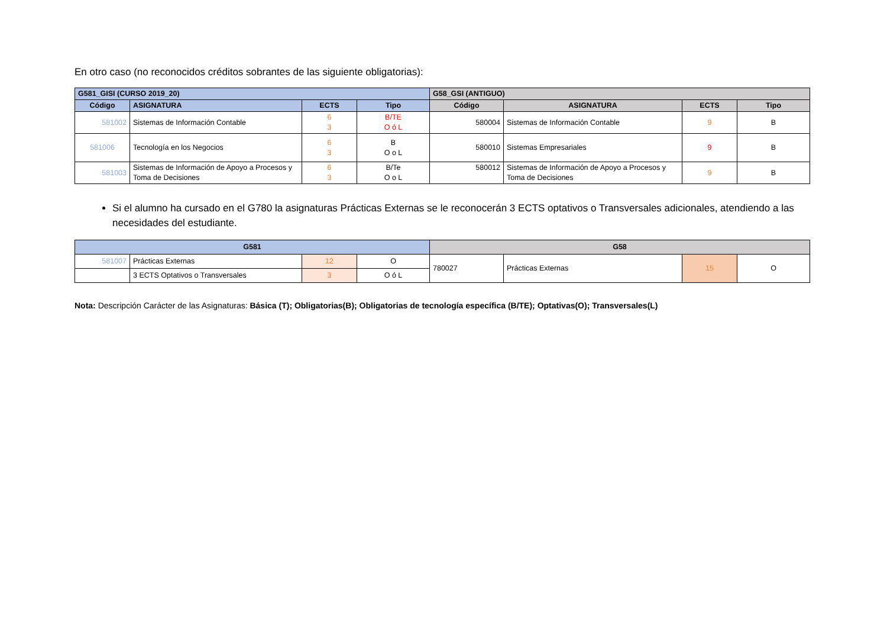En otro caso (no reconocidos créditos sobrantes de las siguiente obligatorias):
| G581_GISI (CURSO 2019_20) | | | | G58_GSI (ANTIGUO) | | | |
| --- | --- | --- | --- | --- | --- | --- | --- |
| Código | ASIGNATURA | ECTS | Tipo | Código | ASIGNATURA | ECTS | Tipo |
| 581002 | Sistemas de Información Contable | 6 3 | B/TE O ó L | 580004 | Sistemas de Información Contable | 9 | B |
| 581006 | Tecnología en los Negocios | 6 3 | B O o L | 580010 | Sistemas Empresariales | 9 | B |
| 581003 | Sistemas de Información de Apoyo a Procesos y Toma de Decisiones | 6 3 | B/Te O o L | 580012 | Sistemas de Información de Apoyo a Procesos y Toma de Decisiones | 9 | B |
Si el alumno ha cursado en el G780 la asignaturas Prácticas Externas se le reconocerán 3 ECTS optativos o Transversales adicionales, atendiendo a las necesidades del estudiante.
| G581 | | | | G58 | | | |
| --- | --- | --- | --- | --- | --- | --- | --- |
| 581007 | Prácticas Externas | 12 | O | 780027 | Prácticas Externas | 15 | O |
| | 3 ECTS Optativos o Transversales | 3 | O ó L | | | | |
Nota: Descripción Carácter de las Asignaturas: Básica (T); Obligatorias(B); Obligatorias de tecnología específica (B/TE); Optativas(O); Transversales(L)